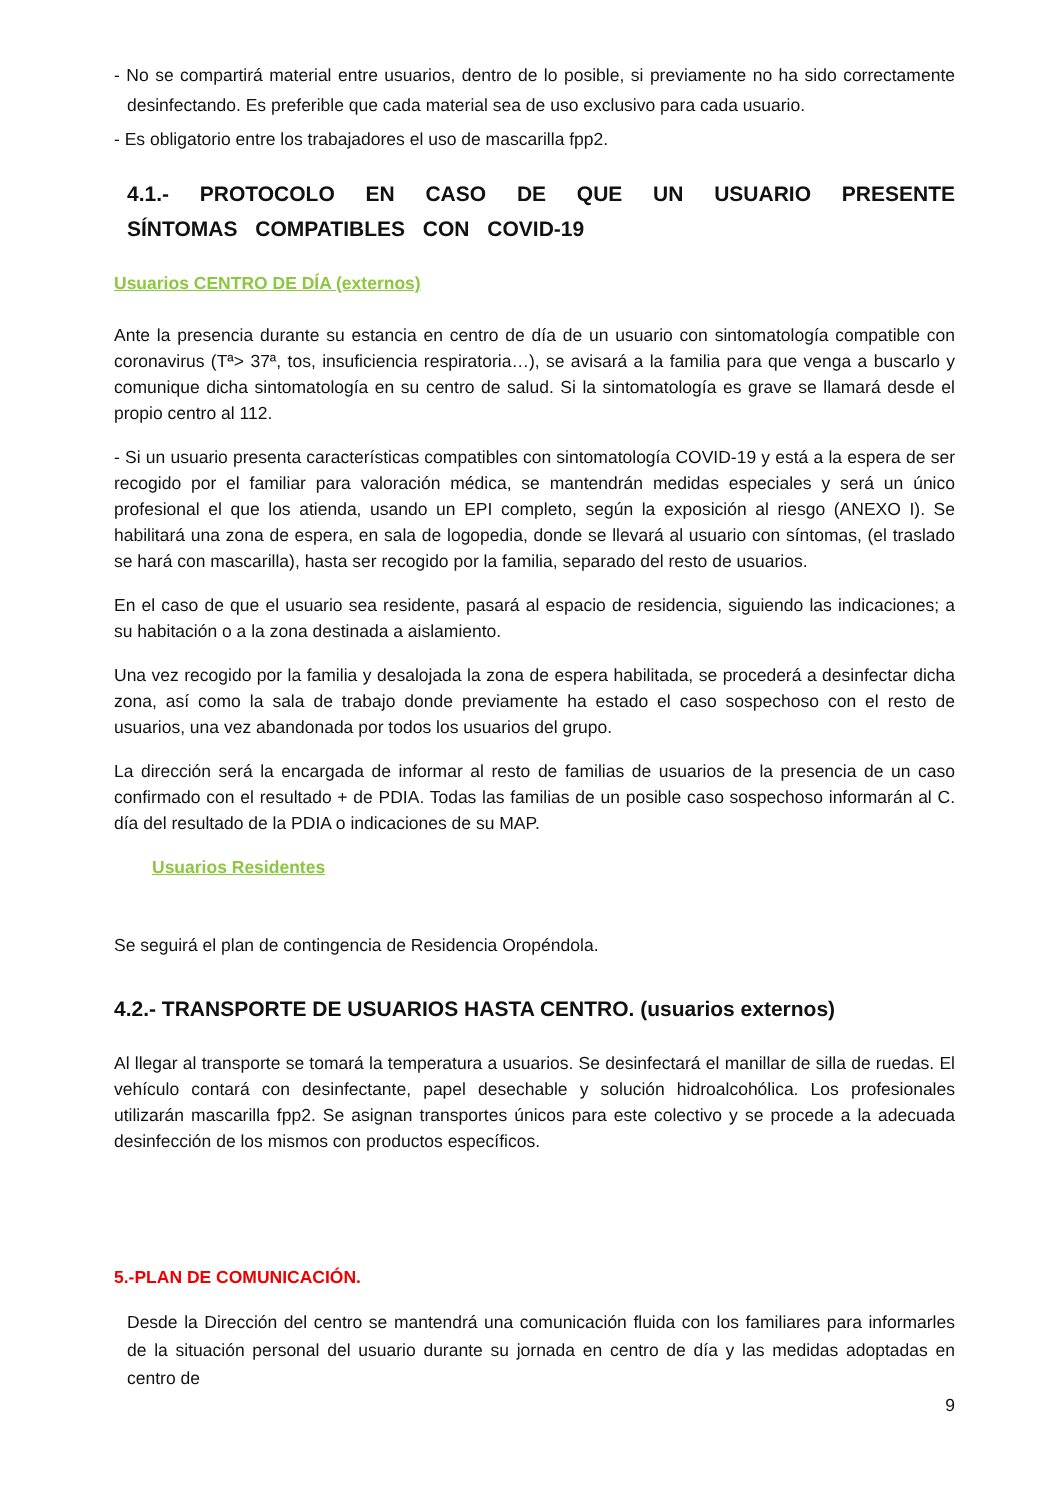- No se compartirá material entre usuarios, dentro de lo posible, si previamente no ha sido correctamente desinfectando. Es preferible que cada material sea de uso exclusivo para cada usuario.
- Es obligatorio entre los trabajadores el uso de mascarilla fpp2.
4.1.- PROTOCOLO EN CASO DE QUE UN USUARIO PRESENTE SÍNTOMAS COMPATIBLES CON COVID-19
Usuarios CENTRO DE DÍA (externos)
Ante la presencia durante su estancia en centro de día de un usuario con sintomatología compatible con coronavirus (Tª> 37ª, tos, insuficiencia respiratoria…), se avisará a la familia para que venga a buscarlo y comunique dicha sintomatología en su centro de salud. Si la sintomatología es grave se llamará desde el propio centro al 112.
- Si un usuario presenta características compatibles con sintomatología COVID-19 y está a la espera de ser recogido por el familiar para valoración médica, se mantendrán medidas especiales y será un único profesional el que los atienda, usando un EPI completo, según la exposición al riesgo (ANEXO I). Se habilitará una zona de espera, en sala de logopedia, donde se llevará al usuario con síntomas, (el traslado se hará con mascarilla), hasta ser recogido por la familia, separado del resto de usuarios.
En el caso de que el usuario sea residente, pasará al espacio de residencia, siguiendo las indicaciones; a su habitación o a la zona destinada a aislamiento.
Una vez recogido por la familia y desalojada la zona de espera habilitada, se procederá a desinfectar dicha zona, así como la sala de trabajo donde previamente ha estado el caso sospechoso con el resto de usuarios, una vez abandonada por todos los usuarios del grupo.
La dirección será la encargada de informar al resto de familias de usuarios de la presencia de un caso confirmado con el resultado + de PDIA. Todas las familias de un posible caso sospechoso informarán al C. día del resultado de la PDIA o indicaciones de su MAP.
Usuarios Residentes
Se seguirá el plan de contingencia de Residencia Oropéndola.
4.2.- TRANSPORTE DE USUARIOS HASTA CENTRO. (usuarios externos)
Al llegar al transporte se tomará la temperatura a usuarios. Se desinfectará el manillar de silla de ruedas. El vehículo contará con desinfectante, papel desechable y solución hidroalcohólica. Los profesionales utilizarán mascarilla fpp2. Se asignan transportes únicos para este colectivo y se procede a la adecuada desinfección de los mismos con productos específicos.
5.-PLAN DE COMUNICACIÓN.
Desde la Dirección del centro se mantendrá una comunicación fluida con los familiares para informarles de la situación personal del usuario durante su jornada en centro de día y las medidas adoptadas en centro de
9